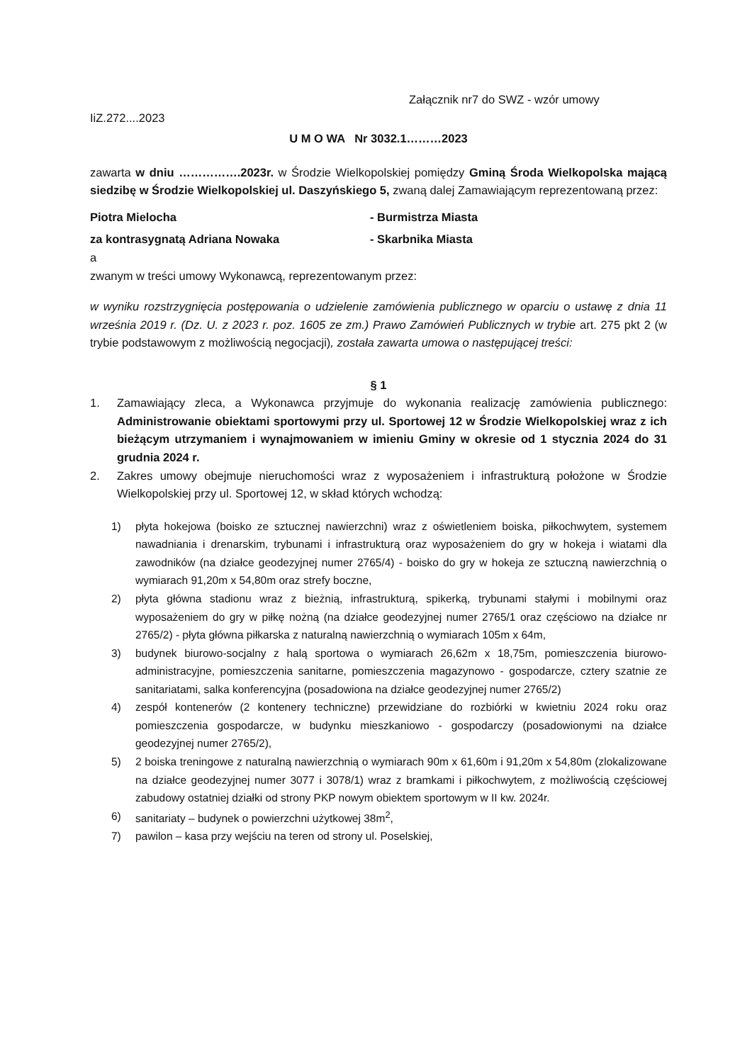Załącznik nr7 do SWZ - wzór umowy
IiZ.272....2023
U M O WA Nr 3032.1………2023
zawarta w dniu …………….2023r. w Środzie Wielkopolskiej pomiędzy Gminą Środa Wielkopolska mającą siedzibę w Środzie Wielkopolskiej ul. Daszyńskiego 5, zwaną dalej Zamawiającym reprezentowaną przez:
Piotra Mielocha - Burmistrza Miasta
za kontrasygnatą Adriana Nowaka - Skarbnika Miasta
a
zwanym w treści umowy Wykonawcą, reprezentowanym przez:
w wyniku rozstrzygnięcia postępowania o udzielenie zamówienia publicznego w oparciu o ustawę z dnia 11 września 2019 r. (Dz. U. z 2023 r. poz. 1605 ze zm.) Prawo Zamówień Publicznych w trybie art. 275 pkt 2 (w trybie podstawowym z możliwością negocjacji), została zawarta umowa o następującej treści:
§ 1
1. Zamawiający zleca, a Wykonawca przyjmuje do wykonania realizację zamówienia publicznego: Administrowanie obiektami sportowymi przy ul. Sportowej 12 w Środzie Wielkopolskiej wraz z ich bieżącym utrzymaniem i wynajmowaniem w imieniu Gminy w okresie od 1 stycznia 2024 do 31 grudnia 2024 r.
2. Zakres umowy obejmuje nieruchomości wraz z wyposażeniem i infrastrukturą położone w Środzie Wielkopolskiej przy ul. Sportowej 12, w skład których wchodzą:
1) płyta hokejowa (boisko ze sztucznej nawierzchni) wraz z oświetleniem boiska, piłkochwytem, systemem nawadniania i drenarskim, trybunami i infrastrukturą oraz wyposażeniem do gry w hokeja i wiatami dla zawodników (na działce geodezyjnej numer 2765/4) - boisko do gry w hokeja ze sztuczną nawierzchnią o wymiarach 91,20m x 54,80m oraz strefy boczne,
2) płyta główna stadionu wraz z bieżnią, infrastrukturą, spikerką, trybunami stałymi i mobilnymi oraz wyposażeniem do gry w piłkę nożną (na działce geodezyjnej numer 2765/1 oraz częściowo na działce nr 2765/2) - płyta główna piłkarska z naturalną nawierzchnią o wymiarach 105m x 64m,
3) budynek biurowo-socjalny z halą sportowa o wymiarach 26,62m x 18,75m, pomieszczenia biurowo-administracyjne, pomieszczenia sanitarne, pomieszczenia magazynowo - gospodarcze, cztery szatnie ze sanitariatami, salka konferencyjna (posadowiona na działce geodezyjnej numer 2765/2)
4) zespół kontenerów (2 kontenery techniczne) przewidziane do rozbiórki w kwietniu 2024 roku oraz pomieszczenia gospodarcze, w budynku mieszkaniowo - gospodarczy (posadowionymi na działce geodezyjnej numer 2765/2),
5) 2 boiska treningowe z naturalną nawierzchnią o wymiarach 90m x 61,60m i 91,20m x 54,80m (zlokalizowane na działce geodezyjnej numer 3077 i 3078/1) wraz z bramkami i piłkochwytem, z możliwością częściowej zabudowy ostatniej działki od strony PKP nowym obiektem sportowym w II kw. 2024r.
6) sanitariaty – budynek o powierzchni użytkowej 38m<sup>2</sup>,
7) pawilon – kasa przy wejściu na teren od strony ul. Poselskiej,